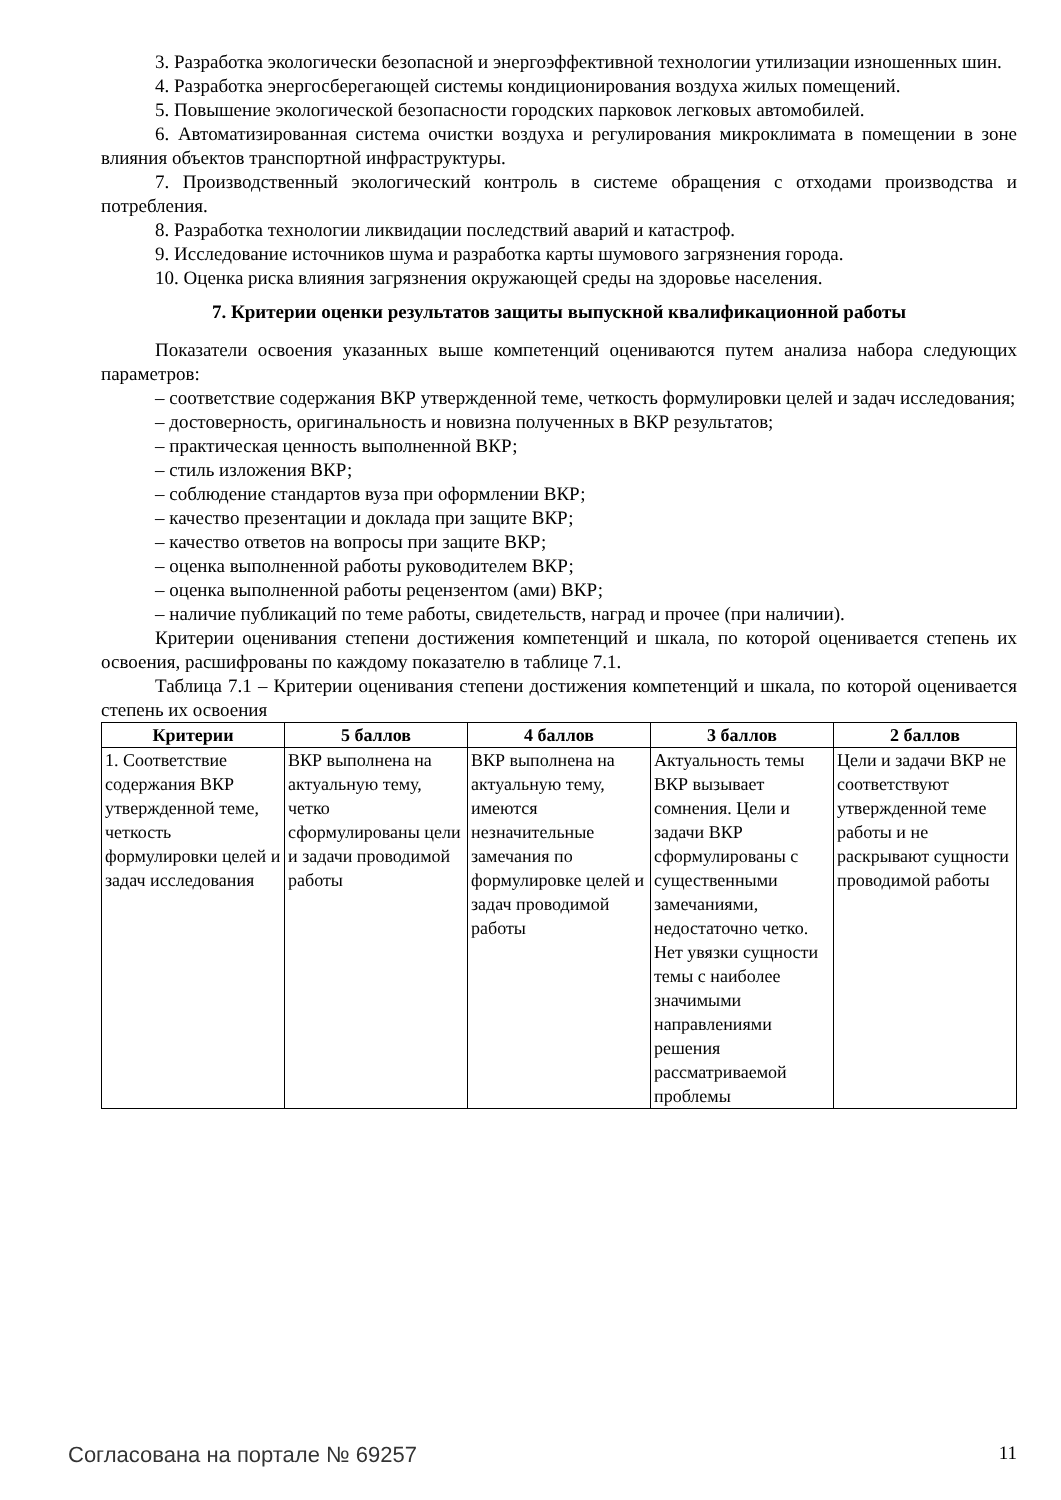3. Разработка экологически безопасной и энергоэффективной технологии утилизации изношенных шин.
4. Разработка энергосберегающей системы кондиционирования воздуха жилых помещений.
5. Повышение экологической безопасности городских парковок легковых автомобилей.
6. Автоматизированная система очистки воздуха и регулирования микроклимата в помещении в зоне влияния объектов транспортной инфраструктуры.
7. Производственный экологический контроль в системе обращения с отходами производства и потребления.
8. Разработка технологии ликвидации последствий аварий и катастроф.
9. Исследование источников шума и разработка карты шумового загрязнения города.
10. Оценка риска влияния загрязнения окружающей среды на здоровье населения.
7. Критерии оценки результатов защиты выпускной квалификационной работы
Показатели освоения указанных выше компетенций оцениваются путем анализа набора следующих параметров:
– соответствие содержания ВКР утвержденной теме, четкость формулировки целей и задач исследования;
– достоверность, оригинальность и новизна полученных в ВКР результатов;
– практическая ценность выполненной ВКР;
– стиль изложения ВКР;
– соблюдение стандартов вуза при оформлении ВКР;
– качество презентации и доклада при защите ВКР;
– качество ответов на вопросы при защите ВКР;
– оценка выполненной работы руководителем ВКР;
– оценка выполненной работы рецензентом (ами) ВКР;
– наличие публикаций по теме работы, свидетельств, наград и прочее (при наличии).
Критерии оценивания степени достижения компетенций и шкала, по которой оценивается степень их освоения, расшифрованы по каждому показателю в таблице 7.1.
Таблица 7.1 – Критерии оценивания степени достижения компетенций и шкала, по которой оценивается степень их освоения
| Критерии | 5 баллов | 4 баллов | 3 баллов | 2 баллов |
| --- | --- | --- | --- | --- |
| 1. Соответствие содержания ВКР утвержденной теме, четкость формулировки целей и задач исследования | ВКР выполнена на актуальную тему, четко сформулированы цели и задачи проводимой работы | ВКР выполнена на актуальную тему, имеются незначительные замечания по формулировке целей и задач проводимой работы | Актуальность темы ВКР вызывает сомнения. Цели и задачи ВКР сформулированы с существенными замечаниями, недостаточно четко. Нет увязки сущности темы с наиболее значимыми направлениями решения рассматриваемой проблемы | Цели и задачи ВКР не соответствуют утвержденной теме работы и не раскрывают сущности проводимой работы |
Согласована на портале № 69257 11